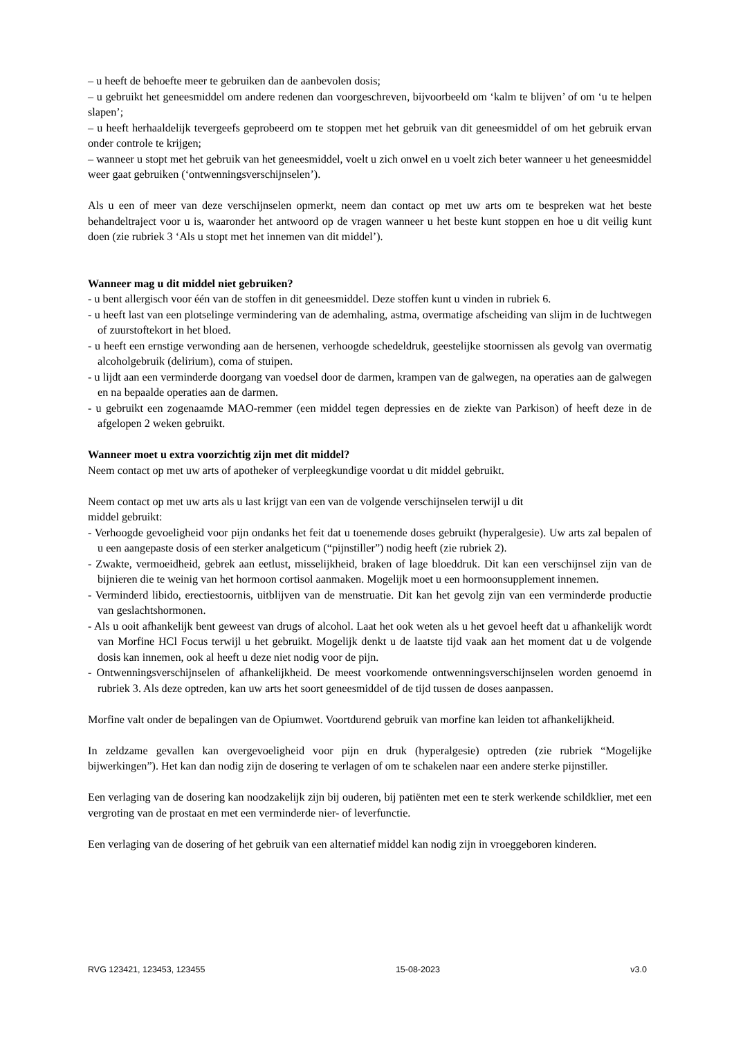– u heeft de behoefte meer te gebruiken dan de aanbevolen dosis;
– u gebruikt het geneesmiddel om andere redenen dan voorgeschreven, bijvoorbeeld om ‘kalm te blijven’ of om ‘u te helpen slapen’;
– u heeft herhaaldelijk tevergeefs geprobeerd om te stoppen met het gebruik van dit geneesmiddel of om het gebruik ervan onder controle te krijgen;
– wanneer u stopt met het gebruik van het geneesmiddel, voelt u zich onwel en u voelt zich beter wanneer u het geneesmiddel weer gaat gebruiken (‘ontwenningsverschijnselen’).
Als u een of meer van deze verschijnselen opmerkt, neem dan contact op met uw arts om te bespreken wat het beste behandeltraject voor u is, waaronder het antwoord op de vragen wanneer u het beste kunt stoppen en hoe u dit veilig kunt doen (zie rubriek 3 ‘Als u stopt met het innemen van dit middel’).
Wanneer mag u dit middel niet gebruiken?
- u bent allergisch voor één van de stoffen in dit geneesmiddel. Deze stoffen kunt u vinden in rubriek 6.
- u heeft last van een plotselinge vermindering van de ademhaling, astma, overmatige afscheiding van slijm in de luchtwegen of zuurstoftekort in het bloed.
- u heeft een ernstige verwonding aan de hersenen, verhoogde schedeldruk, geestelijke stoornissen als gevolg van overmatig alcoholgebruik (delirium), coma of stuipen.
- u lijdt aan een verminderde doorgang van voedsel door de darmen, krampen van de galwegen, na operaties aan de galwegen en na bepaalde operaties aan de darmen.
- u gebruikt een zogenaamde MAO-remmer (een middel tegen depressies en de ziekte van Parkison) of heeft deze in de afgelopen 2 weken gebruikt.
Wanneer moet u extra voorzichtig zijn met dit middel?
Neem contact op met uw arts of apotheker of verpleegkundige voordat u dit middel gebruikt.
Neem contact op met uw arts als u last krijgt van een van de volgende verschijnselen terwijl u dit
middel gebruikt:
- Verhoogde gevoeligheid voor pijn ondanks het feit dat u toenemende doses gebruikt (hyperalgesie). Uw arts zal bepalen of u een aangepaste dosis of een sterker analgeticum (“pijnstiller”) nodig heeft (zie rubriek 2).
- Zwakte, vermoeidheid, gebrek aan eetlust, misselijkheid, braken of lage bloeddruk. Dit kan een verschijnsel zijn van de bijnieren die te weinig van het hormoon cortisol aanmaken. Mogelijk moet u een hormoonsupplement innemen.
- Verminderd libido, erectiestoornis, uitblijven van de menstruatie. Dit kan het gevolg zijn van een verminderde productie van geslachtshormonen.
- Als u ooit afhankelijk bent geweest van drugs of alcohol. Laat het ook weten als u het gevoel heeft dat u afhankelijk wordt van Morfine HCl Focus terwijl u het gebruikt. Mogelijk denkt u de laatste tijd vaak aan het moment dat u de volgende dosis kan innemen, ook al heeft u deze niet nodig voor de pijn.
- Ontwenningsverschijnselen of afhankelijkheid. De meest voorkomende ontwenningsverschijnselen worden genoemd in rubriek 3. Als deze optreden, kan uw arts het soort geneesmiddel of de tijd tussen de doses aanpassen.
Morfine valt onder de bepalingen van de Opiumwet. Voortdurend gebruik van morfine kan leiden tot afhankelijkheid.
In zeldzame gevallen kan overgevoeligheid voor pijn en druk (hyperalgesie) optreden (zie rubriek “Mogelijke bijwerkingen”). Het kan dan nodig zijn de dosering te verlagen of om te schakelen naar een andere sterke pijnstiller.
Een verlaging van de dosering kan noodzakelijk zijn bij ouderen, bij patiënten met een te sterk werkende schildklier, met een vergroting van de prostaat en met een verminderde nier- of leverfunctie.
Een verlaging van de dosering of het gebruik van een alternatief middel kan nodig zijn in vroeggeboren kinderen.
RVG 123421, 123453, 123455 15-08-2023 v3.0